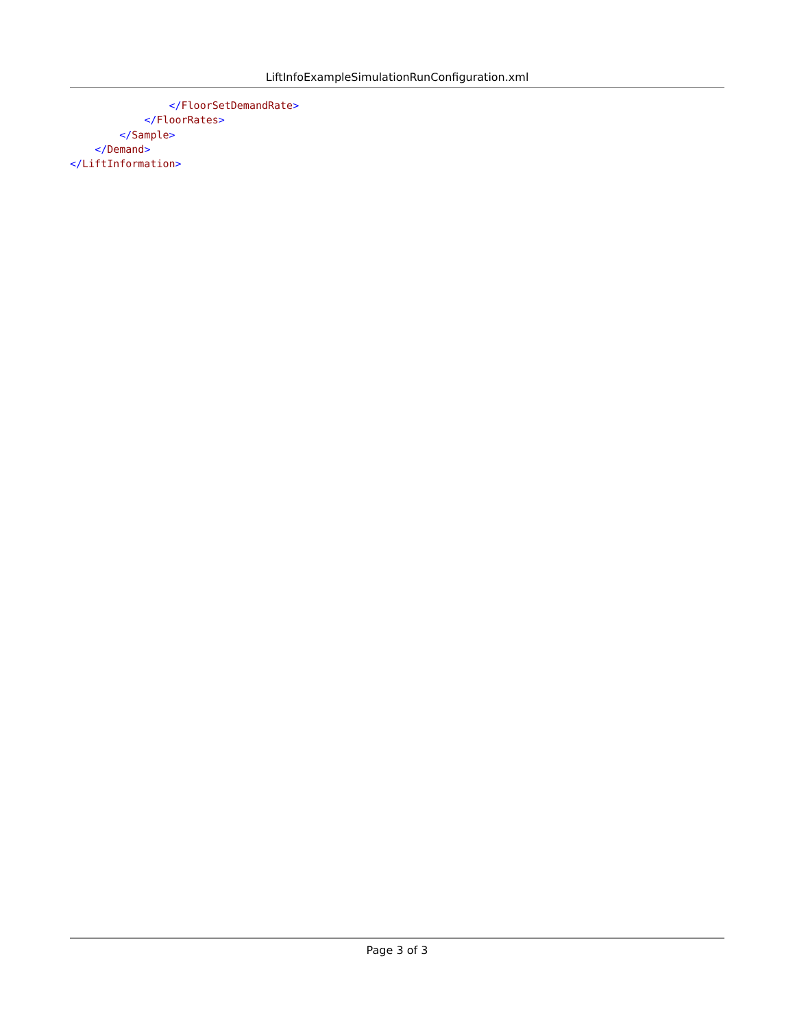LiftInfoExampleSimulationRunConfiguration.xml
                </FloorSetDemandRate>
            </FloorRates>
        </Sample>
    </Demand>
</LiftInformation>
Page 3 of 3